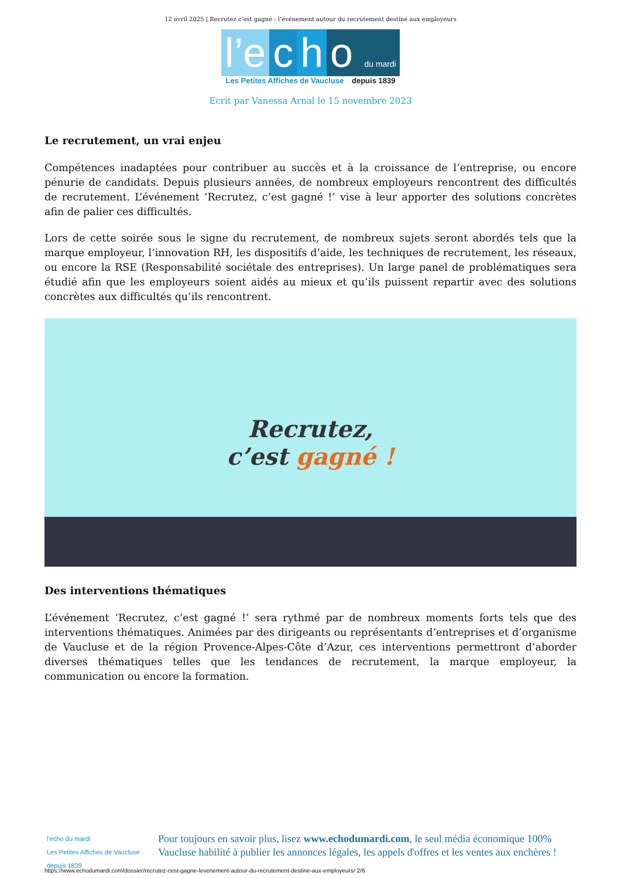12 avril 2025 | Recrutez c’est gagné : l’événement autour du recrutement destiné aux employeurs
l’e c h o du mardi
Les Petites Affiches de Vaucluse depuis 1839
Ecrit par Vanessa Arnal le 15 novembre 2023
Le recrutement, un vrai enjeu
Compétences inadaptées pour contribuer au succès et à la croissance de l’entreprise, ou encore pénurie de candidats. Depuis plusieurs années, de nombreux employeurs rencontrent des difficultés de recrutement. L’événement ‘Recrutez, c’est gagné !’ vise à leur apporter des solutions concrètes afin de palier ces difficultés.
Lors de cette soirée sous le signe du recrutement, de nombreux sujets seront abordés tels que la marque employeur, l’innovation RH, les dispositifs d’aide, les techniques de recrutement, les réseaux, ou encore la RSE (Responsabilité sociétale des entreprises). Un large panel de problématiques sera étudié afin que les employeurs soient aidés au mieux et qu’ils puissent repartir avec des solutions concrètes aux difficultés qu’ils rencontrent.
Recrutez,
c’est gagné !
Des interventions thématiques
L’événement ‘Recrutez, c’est gagné !’ sera rythmé par de nombreux moments forts tels que des interventions thématiques. Animées par des dirigeants ou représentants d’entreprises et d’organisme de Vaucluse et de la région Provence-Alpes-Côte d’Azur, ces interventions permettront d’aborder diverses thématiques telles que les tendances de recrutement, la marque employeur, la communication ou encore la formation.
l’echo du mardi
Les Petites Affiches de Vaucluse depuis 1839
Pour toujours en savoir plus, lisez www.echodumardi.com, le seul média économique 100% Vaucluse habilité à publier les annonces légales, les appels d'offres et les ventes aux enchères !
https://www.echodumardi.com/dossier/recrutez-cest-gagne-levenement-autour-du-recrutement-destine-aux-employeurs/ 2/6